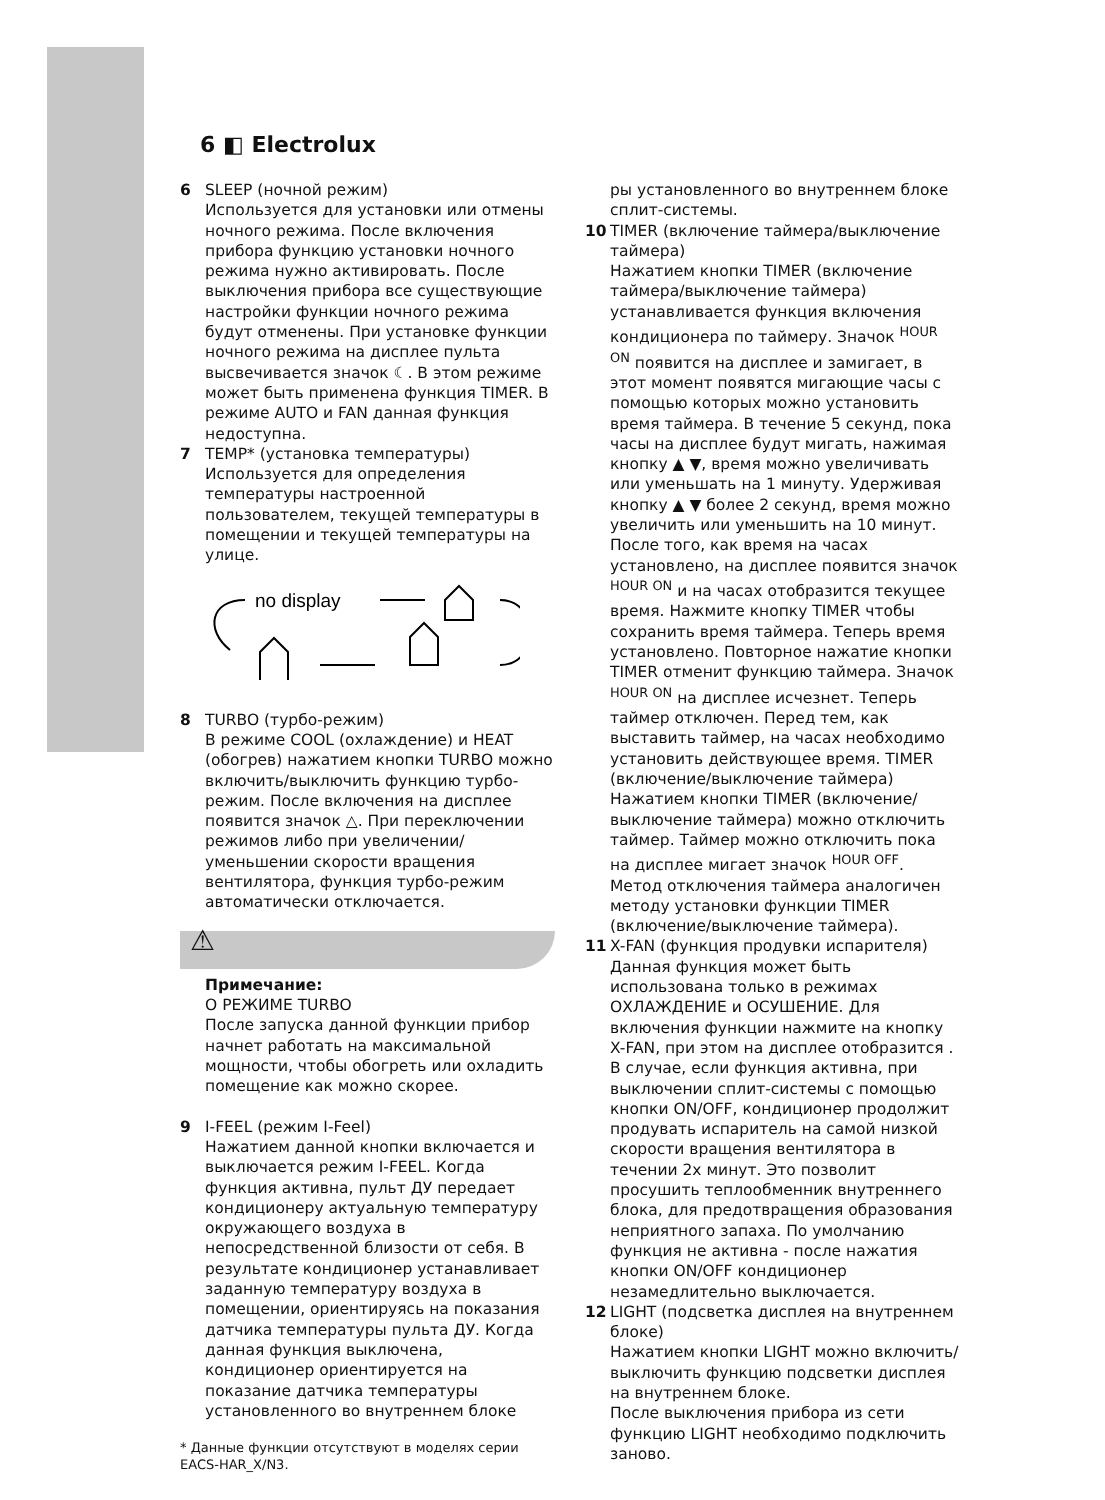6 ◧ Electrolux
6 SLEEP (ночной режим)
Используется для установки или отмены ночного режима. После включения прибора функцию установки ночного режима нужно активировать. После выключения прибора все существующие настройки функции ночного режима будут отменены. При установке функции ночного режима на дисплее пульта высвечивается значок ☾. В этом режиме может быть применена функция TIMER. В режиме AUTO и FAN данная функция недоступна.
7 TEMP* (установка температуры)
Используется для определения температуры настроенной пользователем, текущей температуры в помещении и текущей температуры на улице.
no display
8 TURBO (турбо-режим)
В режиме COOL (охлаждение) и HEAT (обогрев) нажатием кнопки TURBO можно включить/выключить функцию турбо-режим. После включения на дисплее появится значок △. При переключении режимов либо при увеличении/уменьшении скорости вращения вентилятора, функция турбо-режим автоматически отключается.
⚠
Примечание:
О РЕЖИМЕ TURBO
После запуска данной функции прибор начнет работать на максимальной мощности, чтобы обогреть или охладить помещение как можно скорее.
9 I-FEEL (режим I-Feel)
Нажатием данной кнопки включается и выключается режим I-FEEL. Когда функция активна, пульт ДУ передает кондиционеру актуальную температуру окружающего воздуха в непосредственной близости от себя. В результате кондиционер устанавливает заданную температуру воздуха в помещении, ориентируясь на показания датчика температуры пульта ДУ. Когда данная функция выключена, кондиционер ориентируется на показание датчика температуры установленного во внутреннем блоке
* Данные функции отсутствуют в моделях серии EACS-HAR_X/N3.
ры установленного во внутреннем блоке сплит-системы.
10 TIMER (включение таймера/выключение таймера)
Нажатием кнопки TIMER (включение таймера/выключение таймера) устанавливается функция включения кондиционера по таймеру. Значок <sup>HOUR ON</sup> появится на дисплее и замигает, в этот момент появятся мигающие часы с помощью которых можно установить время таймера. В течение 5 секунд, пока часы на дисплее будут мигать, нажимая кнопку ▲ ▼, время можно увеличивать или уменьшать на 1 минуту. Удерживая кнопку ▲ ▼ более 2 секунд, время можно увеличить или уменьшить на 10 минут. После того, как время на часах установлено, на дисплее появится значок <sup>HOUR ON</sup> и на часах отобразится текущее время. Нажмите кнопку TIMER чтобы сохранить время таймера. Теперь время установлено. Повторное нажатие кнопки TIMER отменит функцию таймера. Значок <sup>HOUR ON</sup> на дисплее исчезнет. Теперь таймер отключен. Перед тем, как выставить таймер, на часах необходимо установить действующее время. TIMER (включение/выключение таймера) Нажатием кнопки TIMER (включение/выключение таймера) можно отключить таймер. Таймер можно отключить пока на дисплее мигает значок <sup>HOUR OFF</sup>. Метод отключения таймера аналогичен методу установки функции TIMER (включение/выключение таймера).
11 X-FAN (функция продувки испарителя)
Данная функция может быть использована только в режимах ОХЛАЖДЕНИЕ и ОСУШЕНИЕ. Для включения функции нажмите на кнопку X-FAN, при этом на дисплее отобразится . В случае, если функция активна, при выключении сплит-системы с помощью кнопки ON/OFF, кондиционер продолжит продувать испаритель на самой низкой скорости вращения вентилятора в течении 2х минут. Это позволит просушить теплообменник внутреннего блока, для предотвращения образования неприятного запаха. По умолчанию функция не активна - после нажатия кнопки ON/OFF кондиционер незамедлительно выключается.
12 LIGHT (подсветка дисплея на внутреннем блоке)
Нажатием кнопки LIGHT можно включить/выключить функцию подсветки дисплея на внутреннем блоке.
После выключения прибора из сети функцию LIGHT необходимо подключить заново.